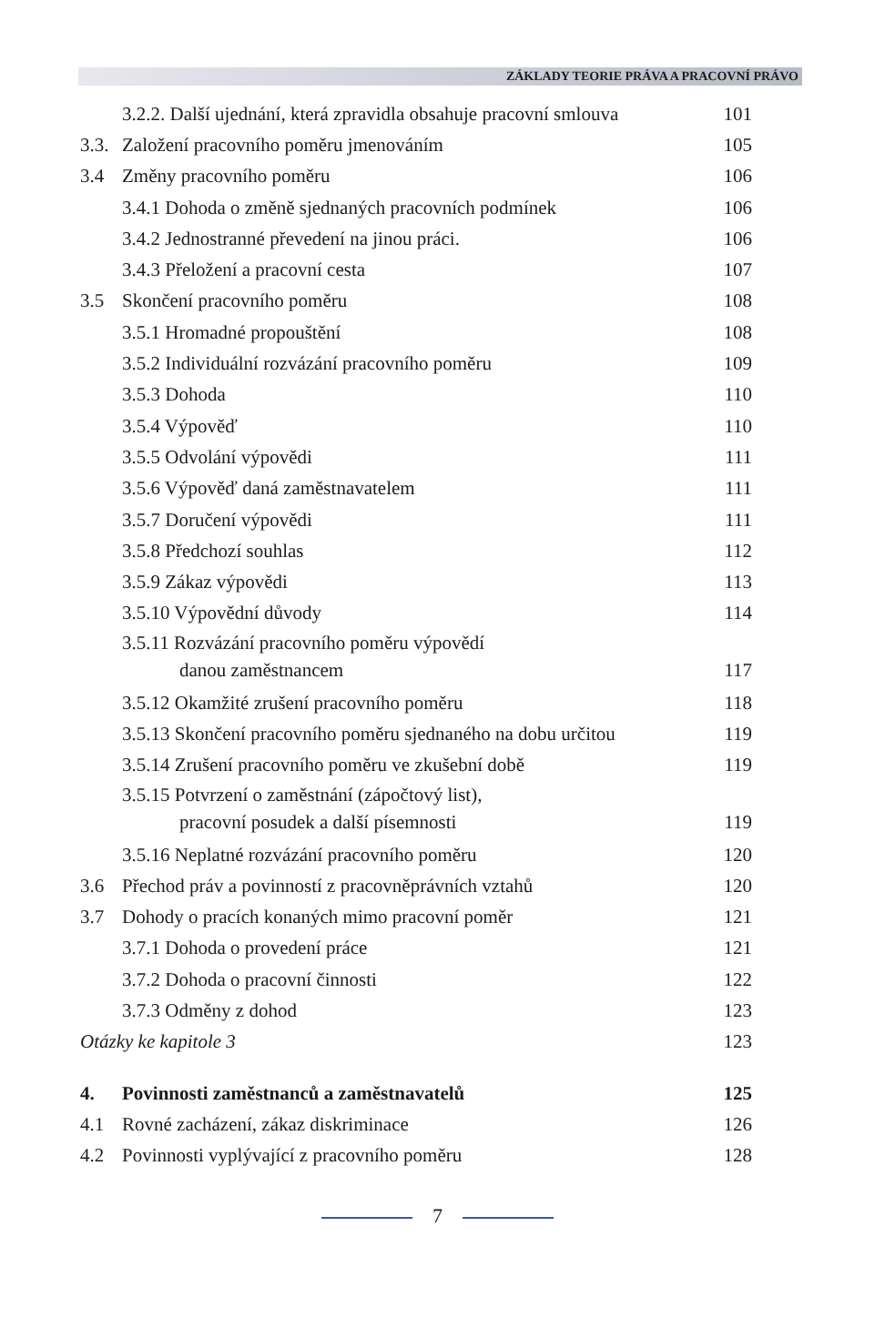ZÁKLADY TEORIE PRÁVA A PRACOVNÍ PRÁVO
3.2.2. Další ujednání, která zpravidla obsahuje pracovní smlouva 101
3.3. Založení pracovního poměru jmenováním 105
3.4 Změny pracovního poměru 106
3.4.1 Dohoda o změně sjednaných pracovních podmínek 106
3.4.2 Jednostranné převedení na jinou práci. 106
3.4.3 Přeložení a pracovní cesta 107
3.5 Skončení pracovního poměru 108
3.5.1 Hromadné propouštění 108
3.5.2 Individuální rozvázání pracovního poměru 109
3.5.3 Dohoda 110
3.5.4 Výpověď 110
3.5.5 Odvolání výpovědi 111
3.5.6 Výpověď daná zaměstnavatelem 111
3.5.7 Doručení výpovědi 111
3.5.8 Předchozí souhlas 112
3.5.9 Zákaz výpovědi 113
3.5.10 Výpovědní důvody 114
3.5.11 Rozvázání pracovního poměru výpovědí
danou zaměstnancem 117
3.5.12 Okamžité zrušení pracovního poměru 118
3.5.13 Skončení pracovního poměru sjednaného na dobu určitou 119
3.5.14 Zrušení pracovního poměru ve zkušební době 119
3.5.15 Potvrzení o zaměstnání (zápočtový list),
pracovní posudek a další písemnosti 119
3.5.16 Neplatné rozvázání pracovního poměru 120
3.6 Přechod práv a povinností z pracovněprávních vztahů 120
3.7 Dohody o pracích konaných mimo pracovní poměr 121
3.7.1 Dohoda o provedení práce 121
3.7.2 Dohoda o pracovní činnosti 122
3.7.3 Odměny z dohod 123
Otázky ke kapitole 3 123
4. Povinnosti zaměstnanců a zaměstnavatelů 125
4.1 Rovné zacházení, zákaz diskriminace 126
4.2 Povinnosti vyplývající z pracovního poměru 128
7